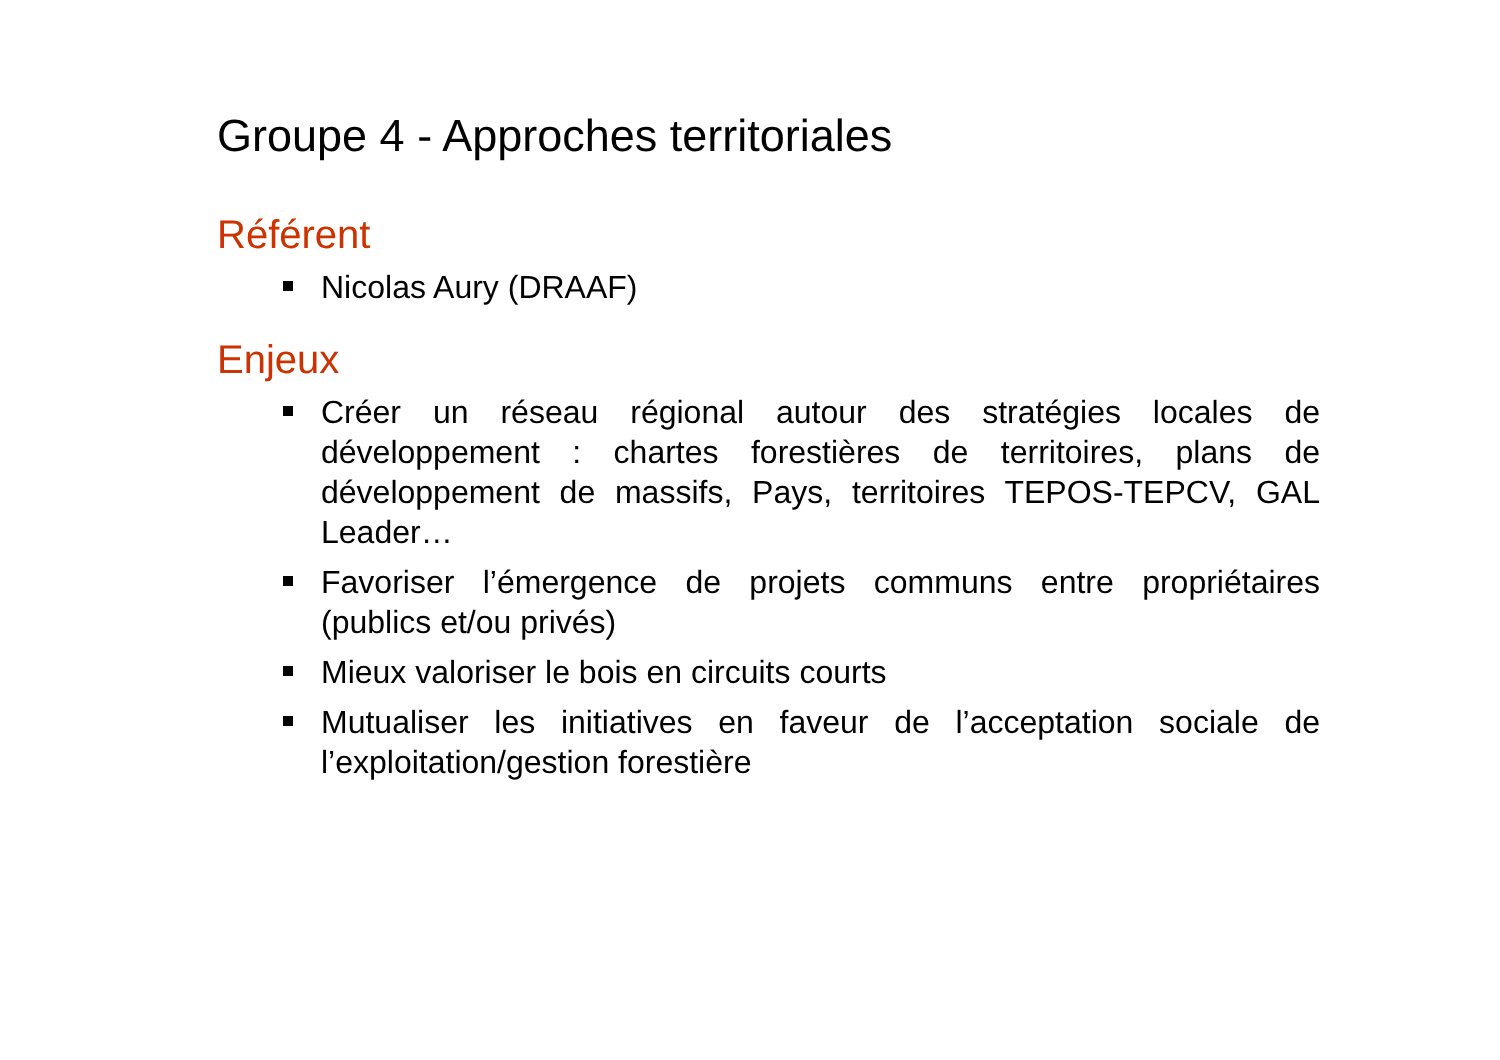Groupe 4 - Approches territoriales
Référent
Nicolas Aury (DRAAF)
Enjeux
Créer un réseau régional autour des stratégies locales de développement : chartes forestières de territoires, plans de développement de massifs, Pays, territoires TEPOS-TEPCV, GAL Leader…
Favoriser l’émergence de projets communs entre propriétaires (publics et/ou privés)
Mieux valoriser le bois en circuits courts
Mutualiser les initiatives en faveur de l’acceptation sociale de l’exploitation/gestion forestière